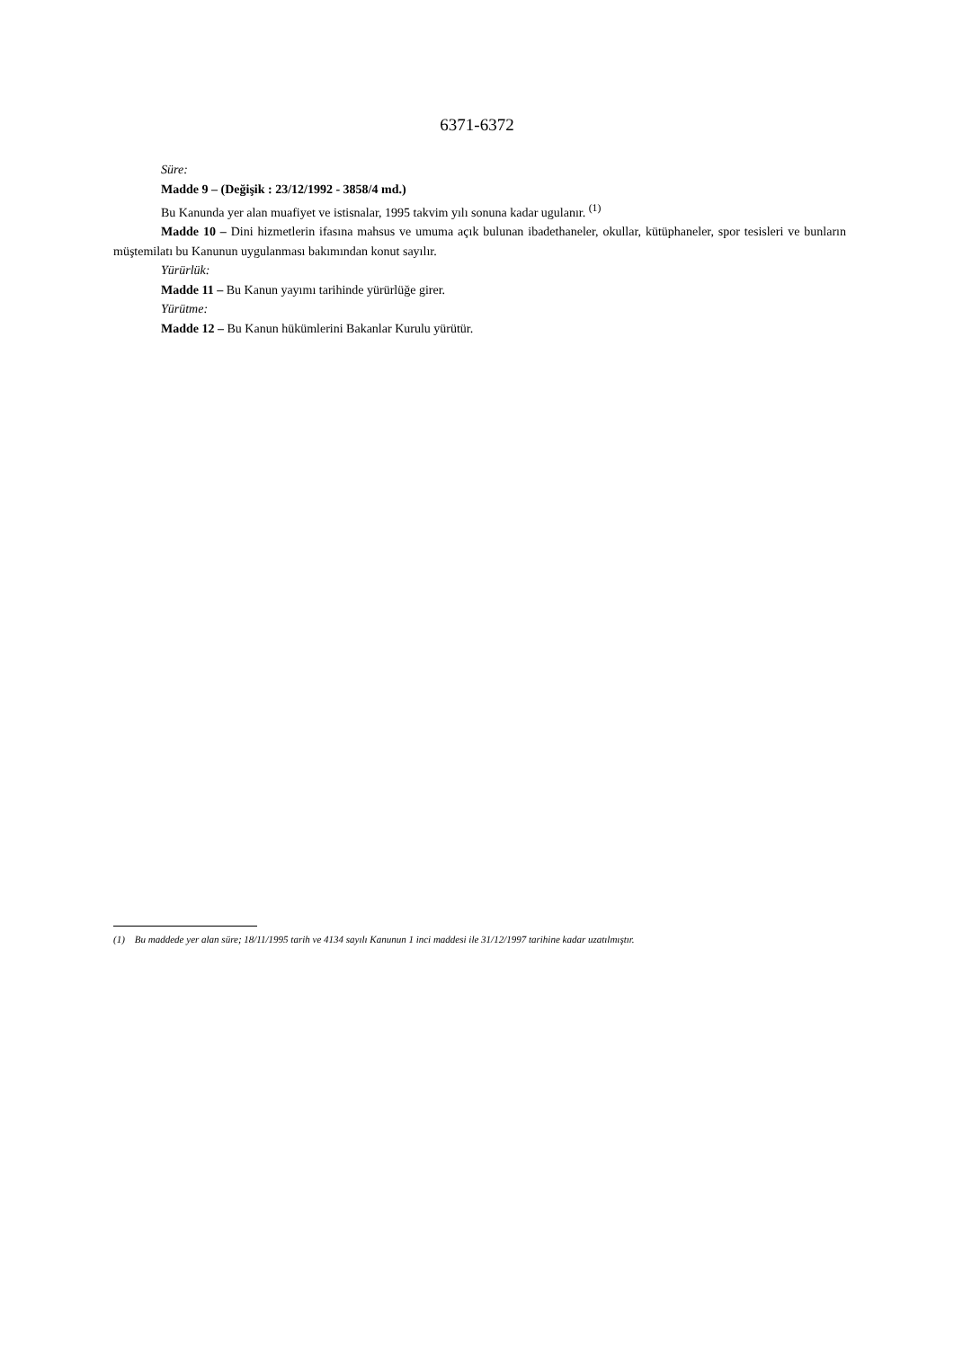6371-6372
Süre:
Madde 9 – (Değişik : 23/12/1992 - 3858/4 md.)
Bu Kanunda yer alan muafiyet ve istisnalar, 1995 takvim yılı sonuna kadar ugulanır. <sup>(1)</sup>
Madde 10 – Dini hizmetlerin ifasına mahsus ve umuma açık bulunan ibadethaneler, okullar, kütüphaneler, spor tesisleri ve bunların müştemilatı bu Kanunun uygulanması bakımından konut sayılır.
Yürürlük:
Madde 11 – Bu Kanun yayımı tarihinde yürürlüğe girer.
Yürütme:
Madde 12 – Bu Kanun hükümlerini Bakanlar Kurulu yürütür.
(1) Bu maddede yer alan süre; 18/11/1995 tarih ve 4134 sayılı Kanunun 1 inci maddesi ile 31/12/1997 tarihine kadar uzatılmıştır.